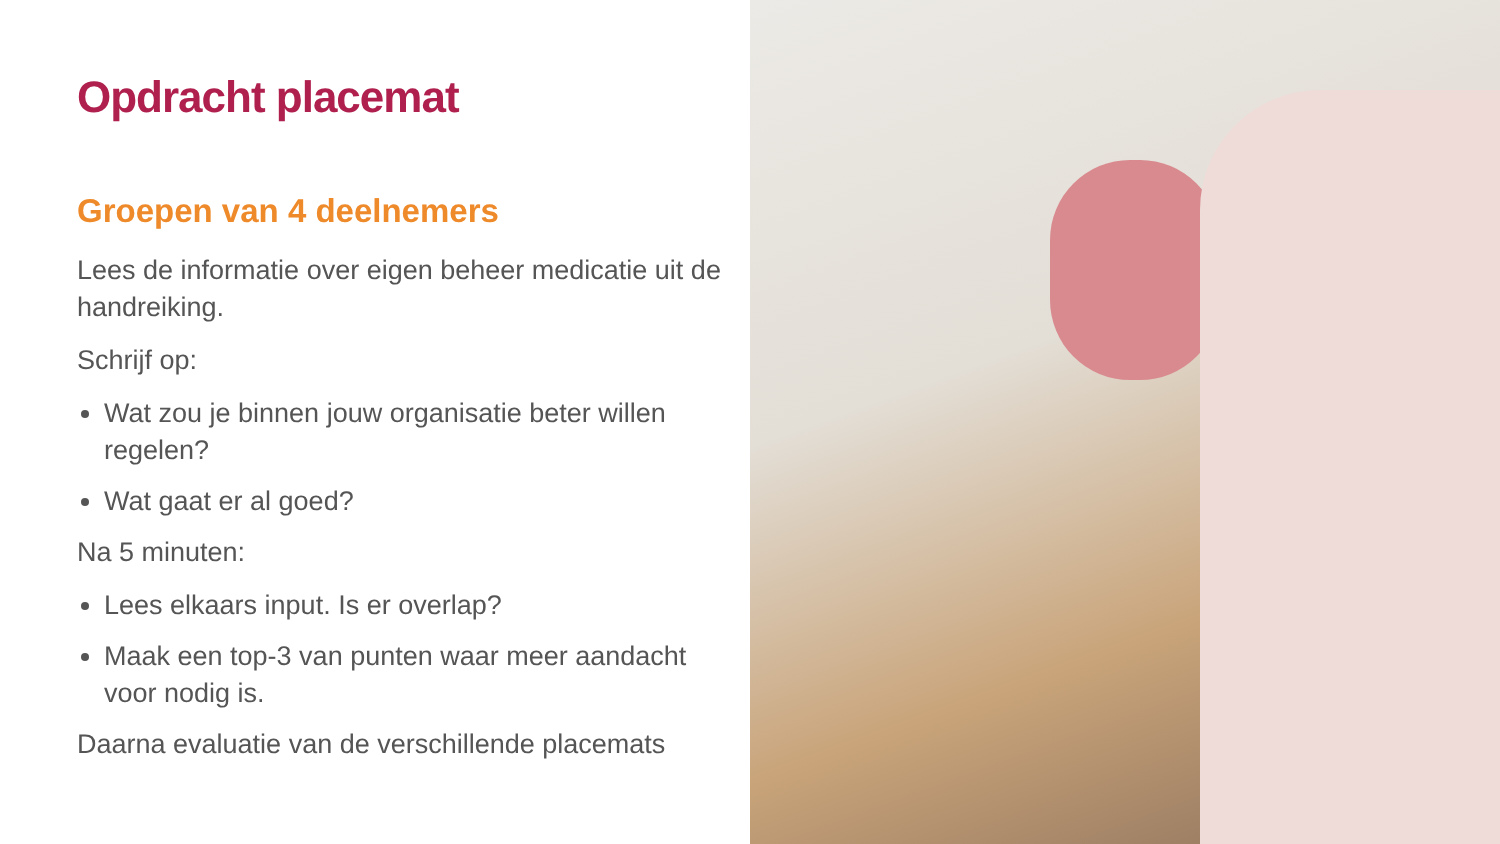Opdracht placemat
Groepen van 4 deelnemers
Lees de informatie over eigen beheer medicatie uit de handreiking.
Schrijf op:
Wat zou je binnen jouw organisatie beter willen regelen?
Wat gaat er al goed?
Na 5 minuten:
Lees elkaars input. Is er overlap?
Maak een top-3 van punten waar meer aandacht voor nodig is.
Daarna evaluatie van de verschillende placemats